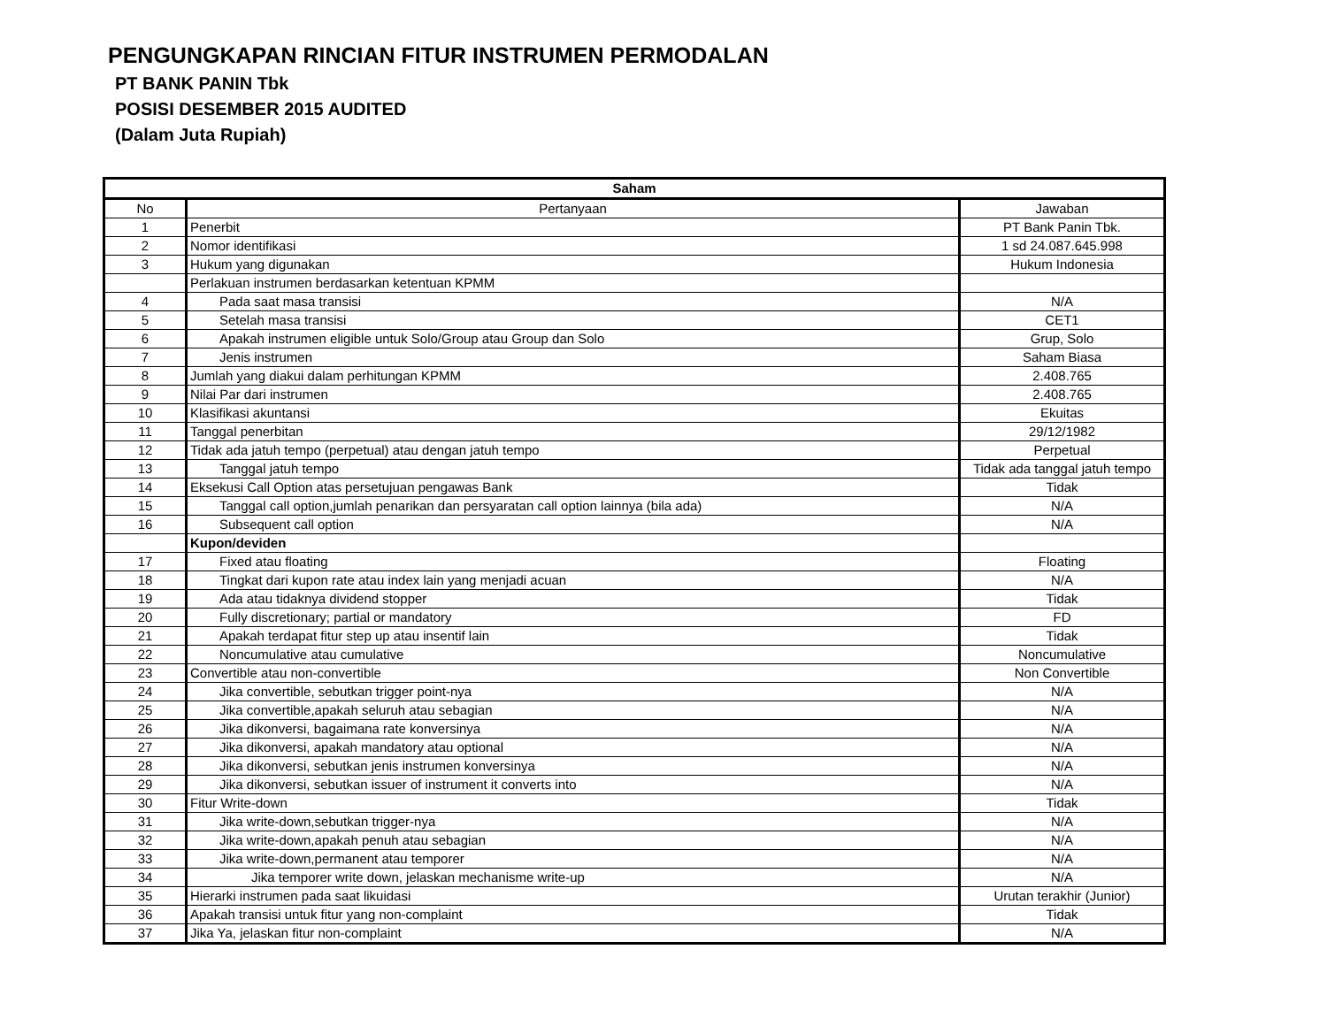PENGUNGKAPAN RINCIAN FITUR INSTRUMEN PERMODALAN
PT BANK PANIN Tbk
POSISI DESEMBER 2015 AUDITED
(Dalam Juta Rupiah)
| Saham | | |
| --- | --- | --- |
| No | Pertanyaan | Jawaban |
| 1 | Penerbit | PT Bank Panin Tbk. |
| 2 | Nomor identifikasi | 1 sd 24.087.645.998 |
| 3 | Hukum yang digunakan | Hukum Indonesia |
| | Perlakuan instrumen berdasarkan ketentuan KPMM | |
| 4 | Pada saat masa transisi | N/A |
| 5 | Setelah masa transisi | CET1 |
| 6 | Apakah instrumen eligible untuk Solo/Group atau Group dan Solo | Grup, Solo |
| 7 | Jenis instrumen | Saham Biasa |
| 8 | Jumlah yang diakui dalam perhitungan KPMM | 2.408.765 |
| 9 | Nilai Par dari instrumen | 2.408.765 |
| 10 | Klasifikasi akuntansi | Ekuitas |
| 11 | Tanggal penerbitan | 29/12/1982 |
| 12 | Tidak ada jatuh tempo (perpetual) atau dengan jatuh tempo | Perpetual |
| 13 | Tanggal jatuh tempo | Tidak ada tanggal jatuh tempo |
| 14 | Eksekusi Call Option atas persetujuan pengawas Bank | Tidak |
| 15 | Tanggal call option,jumlah penarikan dan persyaratan call option lainnya (bila ada) | N/A |
| 16 | Subsequent call option | N/A |
| | Kupon/deviden | |
| 17 | Fixed atau floating | Floating |
| 18 | Tingkat dari kupon rate atau index lain yang menjadi acuan | N/A |
| 19 | Ada atau tidaknya dividend stopper | Tidak |
| 20 | Fully discretionary; partial or mandatory | FD |
| 21 | Apakah terdapat fitur step up atau insentif lain | Tidak |
| 22 | Noncumulative atau cumulative | Noncumulative |
| 23 | Convertible atau non-convertible | Non Convertible |
| 24 | Jika convertible, sebutkan trigger point-nya | N/A |
| 25 | Jika convertible,apakah seluruh atau sebagian | N/A |
| 26 | Jika dikonversi, bagaimana rate konversinya | N/A |
| 27 | Jika dikonversi, apakah mandatory atau optional | N/A |
| 28 | Jika dikonversi, sebutkan jenis instrumen konversinya | N/A |
| 29 | Jika dikonversi, sebutkan issuer of instrument it converts into | N/A |
| 30 | Fitur Write-down | Tidak |
| 31 | Jika write-down,sebutkan trigger-nya | N/A |
| 32 | Jika write-down,apakah penuh atau sebagian | N/A |
| 33 | Jika write-down,permanent atau temporer | N/A |
| 34 | Jika temporer write down, jelaskan mechanisme write-up | N/A |
| 35 | Hierarki instrumen pada saat likuidasi | Urutan terakhir (Junior) |
| 36 | Apakah transisi untuk fitur yang non-complaint | Tidak |
| 37 | Jika Ya, jelaskan fitur non-complaint | N/A |